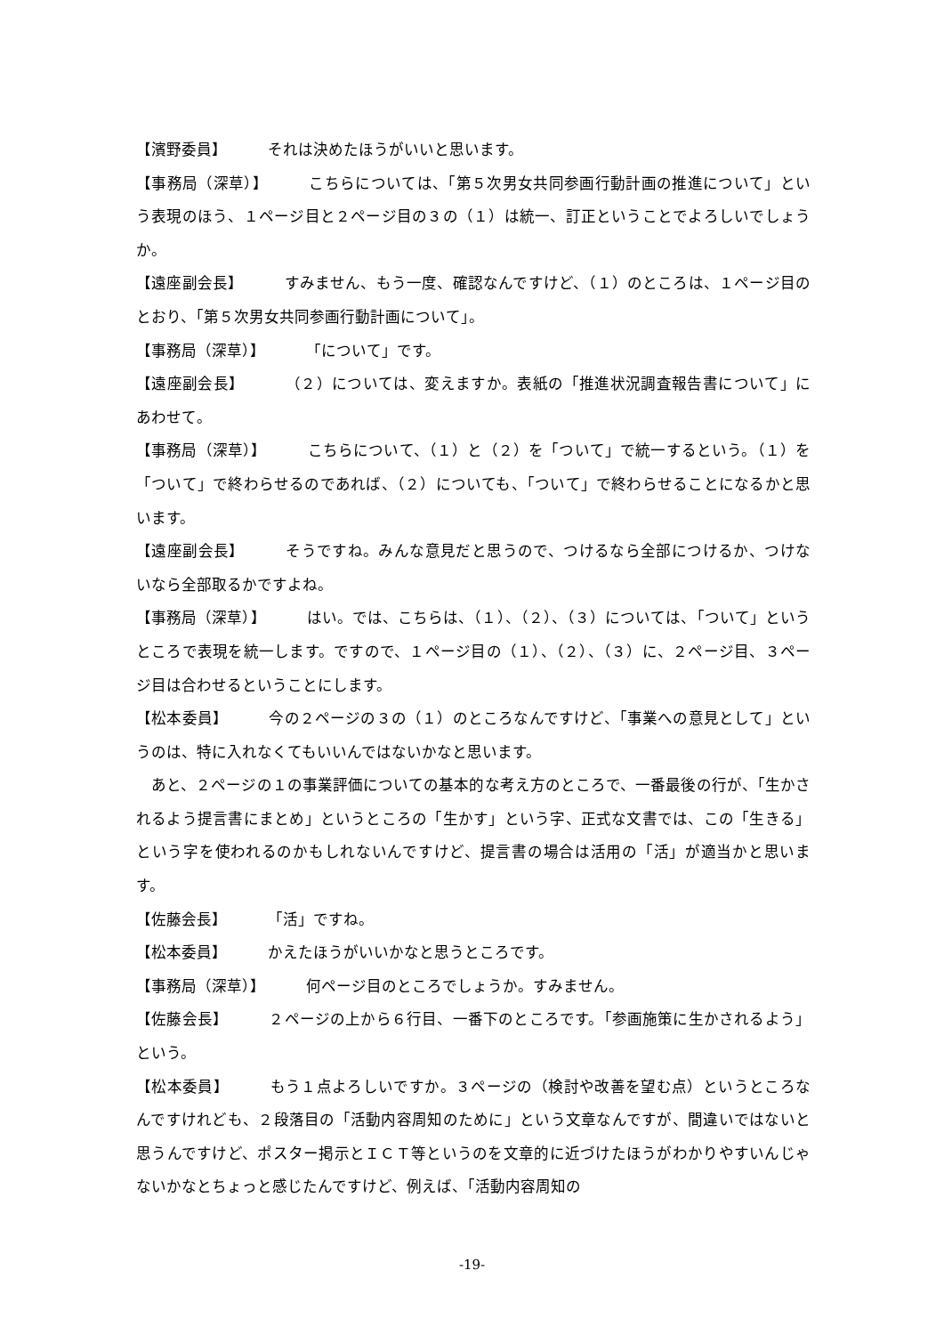【濱野委員】 それは決めたほうがいいと思います。
【事務局（深草）】 こちらについては、「第５次男女共同参画行動計画の推進について」という表現のほう、１ページ目と２ページ目の３の（１）は統一、訂正ということでよろしいでしょうか。
【遠座副会長】 すみません、もう一度、確認なんですけど、（１）のところは、１ページ目のとおり、「第５次男女共同参画行動計画について」。
【事務局（深草）】 「について」です。
【遠座副会長】 （２）については、変えますか。表紙の「推進状況調査報告書について」にあわせて。
【事務局（深草）】 こちらについて、（１）と（２）を「ついて」で統一するという。（１）を「ついて」で終わらせるのであれば、（２）についても、「ついて」で終わらせることになるかと思います。
【遠座副会長】 そうですね。みんな意見だと思うので、つけるなら全部につけるか、つけないなら全部取るかですよね。
【事務局（深草）】 はい。では、こちらは、（１）、（２）、（３）については、「ついて」というところで表現を統一します。ですので、１ページ目の（１）、（２）、（３）に、２ページ目、３ページ目は合わせるということにします。
【松本委員】 今の２ページの３の（１）のところなんですけど、「事業への意見として」というのは、特に入れなくてもいいんではないかなと思います。
　あと、２ページの１の事業評価についての基本的な考え方のところで、一番最後の行が、「生かされるよう提言書にまとめ」というところの「生かす」という字、正式な文書では、この「生きる」という字を使われるのかもしれないんですけど、提言書の場合は活用の「活」が適当かと思います。
【佐藤会長】 「活」ですね。
【松本委員】 かえたほうがいいかなと思うところです。
【事務局（深草）】 何ページ目のところでしょうか。すみません。
【佐藤会長】 ２ページの上から６行目、一番下のところです。「参画施策に生かされるよう」という。
【松本委員】 もう１点よろしいですか。３ページの（検討や改善を望む点）というところなんですけれども、２段落目の「活動内容周知のために」という文章なんですが、間違いではないと思うんですけど、ポスター掲示とＩＣＴ等というのを文章的に近づけたほうがわかりやすいんじゃないかなとちょっと感じたんですけど、例えば、「活動内容周知の
-19-